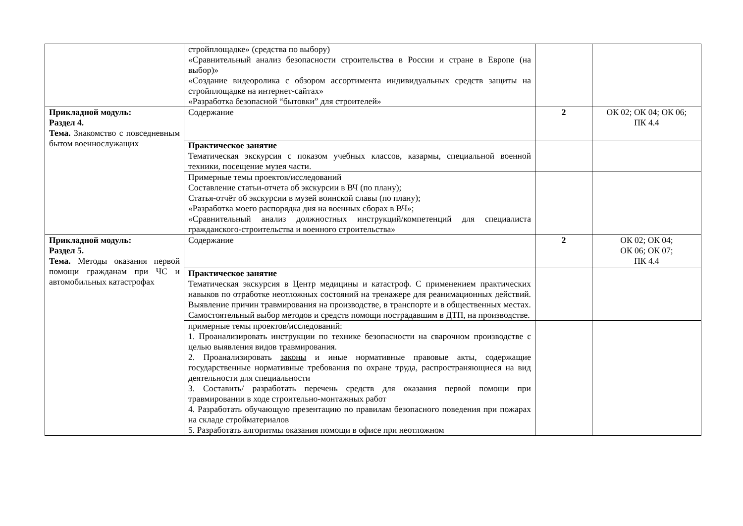| | стройплощадке» (средства по выбору) «Сравнительный анализ безопасности строительства в России и стране в Европе (на выбор)» «Создание видеоролика с обзором ассортимента индивидуальных средств защиты на стройплощадке на интернет-сайтах» «Разработка безопасной “бытовки” для строителей» | | |
| Прикладной модуль: Раздел 4. Тема. Знакомство с повседневным бытом военнослужащих | Содержание | 2 | ОК 02; ОК 04; ОК 06; ПК 4.4 |
| | Практическое занятие Тематическая экскурсия с показом учебных классов, казармы, специальной военной техники, посещение музея части. | | |
| | Примерные темы проектов/исследований Составление статьи-отчета об экскурсии в ВЧ (по плану); Статья-отчёт об экскурсии в музей воинской славы (по плану); «Разработка моего распорядка дня на военных сборах в ВЧ»; «Сравнительный анализ должностных инструкций/компетенций для специалиста гражданского-строительства и военного строительства» | | |
| Прикладной модуль: Раздел 5. Тема. Методы оказания первой помощи гражданам при ЧС и автомобильных катастрофах | Содержание | 2 | ОК 02; ОК 04; ОК 06; ОК 07; ПК 4.4 |
| | Практическое занятие Тематическая экскурсия в Центр медицины и катастроф. С применением практических навыков по отработке неотложных состояний на тренажере для реанимационных действий. Выявление причин травмирования на производстве, в транспорте и в общественных местах. Самостоятельный выбор методов и средств помощи пострадавшим в ДТП, на производстве. | | |
| | примерные темы проектов/исследований: 1. Проанализировать инструкции по технике безопасности на сварочном производстве с целью выявления видов травмирования. 2. Проанализировать законы и иные нормативные правовые акты, содержащие государственные нормативные требования по охране труда, распространяющиеся на вид деятельности для специальности 3. Составить/ разработать перечень средств для оказания первой помощи при травмировании в ходе строительно-монтажных работ 4. Разработать обучающую презентацию по правилам безопасного поведения при пожарах на складе стройматериалов 5. Разработать алгоритмы оказания помощи в офисе при неотложном | | |